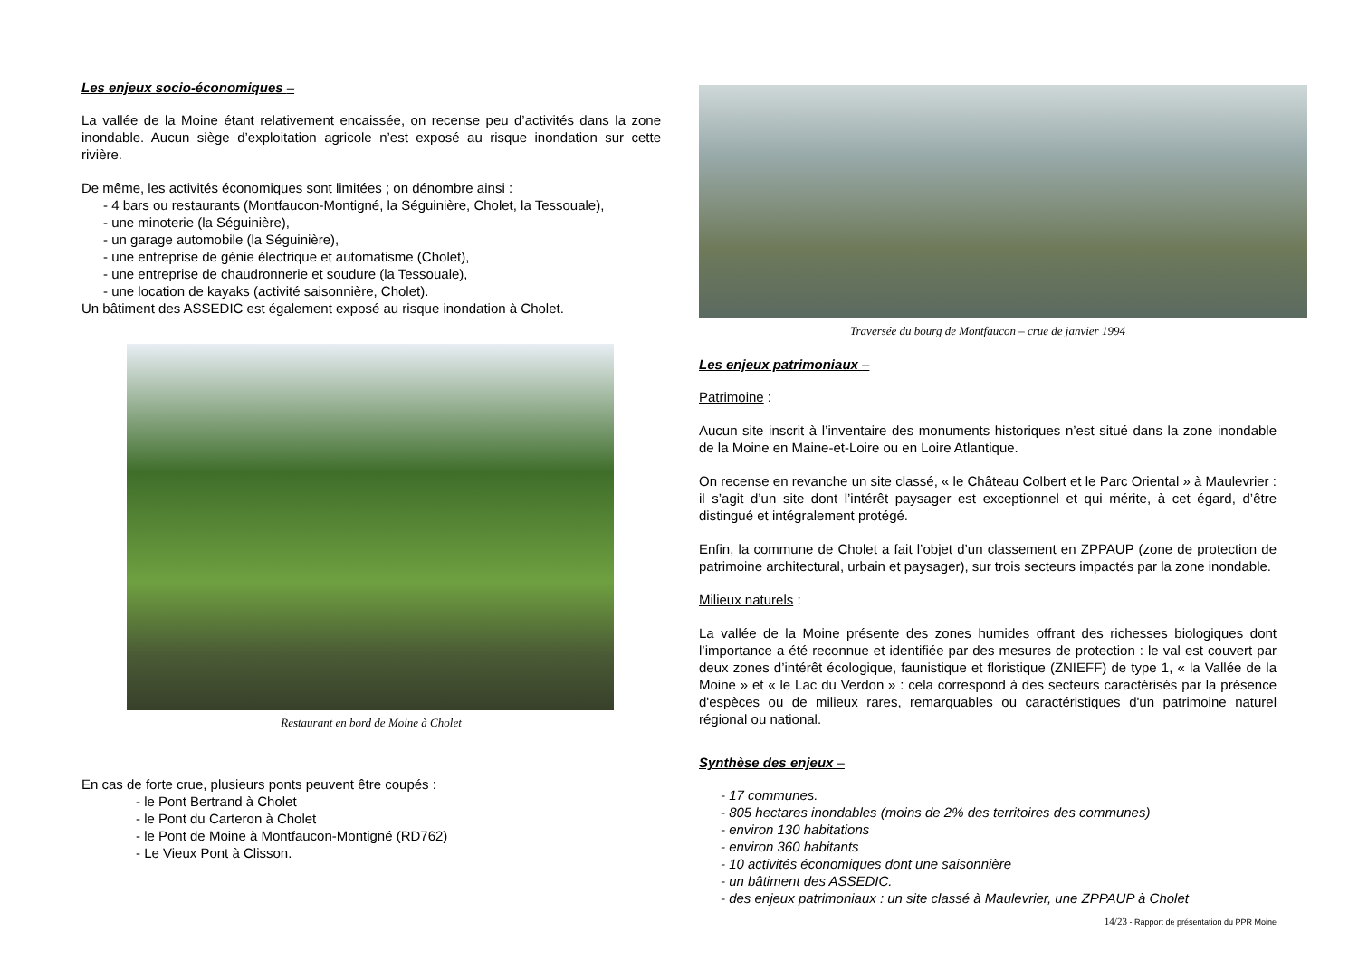Les enjeux socio-économiques –
La vallée de la Moine étant relativement encaissée, on recense peu d’activités dans la zone inondable. Aucun siège d’exploitation agricole n’est exposé au risque inondation sur cette rivière.
De même, les activités économiques sont limitées ; on dénombre ainsi :
- 4 bars ou restaurants (Montfaucon-Montigné, la Séguinière, Cholet, la Tessouale),
- une minoterie (la Séguinière),
- un garage automobile (la Séguinière),
- une entreprise de génie électrique et automatisme (Cholet),
- une entreprise de chaudronnerie et soudure (la Tessouale),
- une location de kayaks (activité saisonnière, Cholet).
Un bâtiment des ASSEDIC est également exposé au risque inondation à Cholet.
Restaurant en bord de Moine à Cholet
En cas de forte crue, plusieurs ponts peuvent être coupés :
- le Pont Bertrand à Cholet
- le Pont du Carteron à Cholet
- le Pont de Moine à Montfaucon-Montigné (RD762)
- Le Vieux Pont à Clisson.
Traversée du bourg de Montfaucon – crue de janvier 1994
Les enjeux patrimoniaux –
Patrimoine :
Aucun site inscrit à l’inventaire des monuments historiques n’est situé dans la zone inondable de la Moine en Maine-et-Loire ou en Loire Atlantique.
On recense en revanche un site classé, « le Château Colbert et le Parc Oriental » à Maulevrier : il s’agit d’un site dont l’intérêt paysager est exceptionnel et qui mérite, à cet égard, d’être distingué et intégralement protégé.
Enfin, la commune de Cholet a fait l’objet d’un classement en ZPPAUP (zone de protection de patrimoine architectural, urbain et paysager), sur trois secteurs impactés par la zone inondable.
Milieux naturels :
La vallée de la Moine présente des zones humides offrant des richesses biologiques dont l’importance a été reconnue et identifiée par des mesures de protection : le val est couvert par deux zones d’intérêt écologique, faunistique et floristique (ZNIEFF) de type 1, « la Vallée de la Moine » et « le Lac du Verdon » : cela correspond à des secteurs caractérisés par la présence d'espèces ou de milieux rares, remarquables ou caractéristiques d'un patrimoine naturel régional ou national.
Synthèse des enjeux –
- 17 communes.
- 805 hectares inondables (moins de 2% des territoires des communes)
- environ 130 habitations
- environ 360 habitants
- 10 activités économiques dont une saisonnière
- un bâtiment des ASSEDIC.
- des enjeux patrimoniaux : un site classé à Maulevrier, une ZPPAUP à Cholet
14/23 - Rapport de présentation du PPR Moine